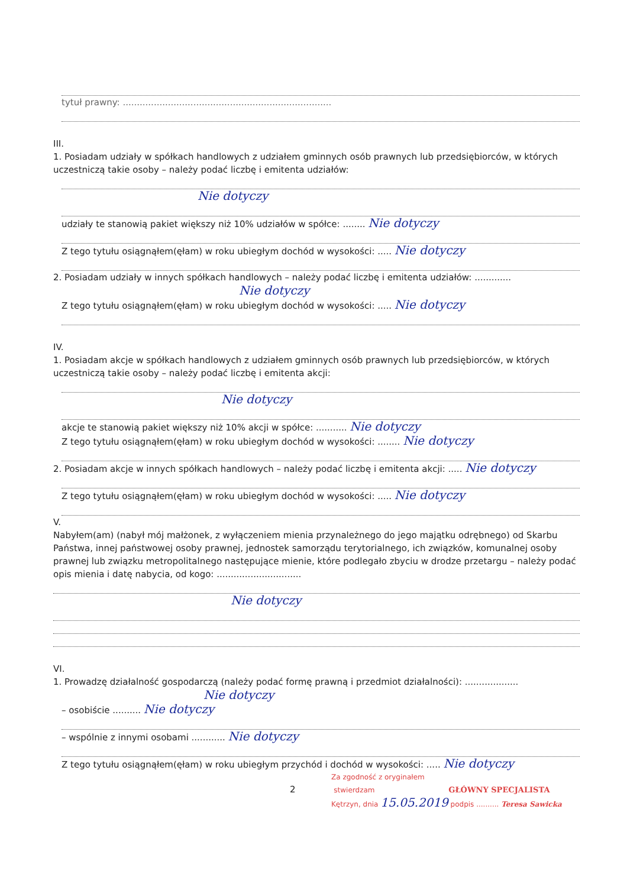tytuł prawny: ..........................................................................
III.
1. Posiadam udziały w spółkach handlowych z udziałem gminnych osób prawnych lub przedsiębiorców, w których uczestniczą takie osoby – należy podać liczbę i emitenta udziałów:
Nie dotyczy
udziały te stanowią pakiet większy niż 10% udziałów w spółce: ........ Nie dotyczy
Z tego tytułu osiągnąłem(ęłam) w roku ubiegłym dochód w wysokości: ..... Nie dotyczy
2. Posiadam udziały w innych spółkach handlowych – należy podać liczbę i emitenta udziałów: .............
Nie dotyczy
Z tego tytułu osiągnąłem(ęłam) w roku ubiegłym dochód w wysokości: ..... Nie dotyczy
IV.
1. Posiadam akcje w spółkach handlowych z udziałem gminnych osób prawnych lub przedsiębiorców, w których uczestniczą takie osoby – należy podać liczbę i emitenta akcji:
Nie dotyczy
akcje te stanowią pakiet większy niż 10% akcji w spółce: ........... Nie dotyczy
Z tego tytułu osiągnąłem(ęłam) w roku ubiegłym dochód w wysokości: ........ Nie dotyczy
2. Posiadam akcje w innych spółkach handlowych – należy podać liczbę i emitenta akcji: ..... Nie dotyczy
Z tego tytułu osiągnąłem(ęłam) w roku ubiegłym dochód w wysokości: ..... Nie dotyczy
V.
Nabyłem(am) (nabył mój małżonek, z wyłączeniem mienia przynależnego do jego majątku odrębnego) od Skarbu Państwa, innej państwowej osoby prawnej, jednostek samorządu terytorialnego, ich związków, komunalnej osoby prawnej lub związku metropolitalnego następujące mienie, które podlegało zbyciu w drodze przetargu – należy podać opis mienia i datę nabycia, od kogo: ..............................
Nie dotyczy
VI.
1. Prowadzę działalność gospodarczą (należy podać formę prawną i przedmiot działalności): ...................
Nie dotyczy
– osobiście .......... Nie dotyczy
– wspólnie z innymi osobami ............ Nie dotyczy
Z tego tytułu osiągnąłem(ęłam) w roku ubiegłym przychód i dochód w wysokości: ..... Nie dotyczy
Za zgodność z oryginałem
2 stwierdzam GŁÓWNY SPECJALISTA
Kętrzyn, dnia 15.05.2019 podpis .......... Teresa Sawicka